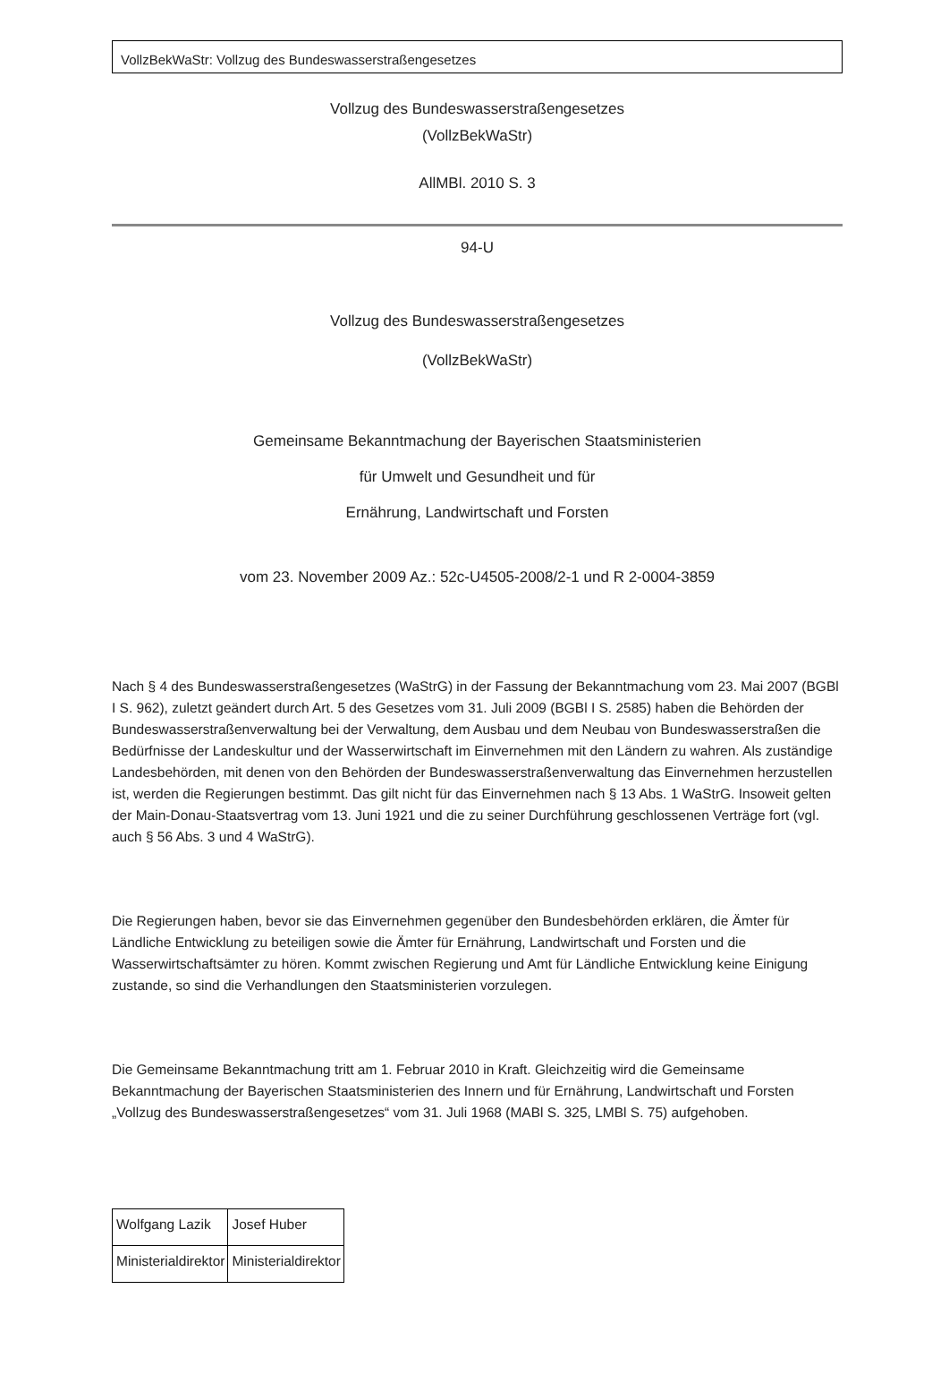VollzBekWaStr: Vollzug des Bundeswasserstraßengesetzes
Vollzug des Bundeswasserstraßengesetzes
(VollzBekWaStr)
AllMBl. 2010 S. 3
94-U
Vollzug des Bundeswasserstraßengesetzes
(VollzBekWaStr)
Gemeinsame Bekanntmachung der Bayerischen Staatsministerien
für Umwelt und Gesundheit und für
Ernährung, Landwirtschaft und Forsten
vom 23. November 2009 Az.: 52c-U4505-2008/2-1 und R 2-0004-3859
Nach § 4 des Bundeswasserstraßengesetzes (WaStrG) in der Fassung der Bekanntmachung vom 23. Mai 2007 (BGBl I S. 962), zuletzt geändert durch Art. 5 des Gesetzes vom 31. Juli 2009 (BGBl I S. 2585) haben die Behörden der Bundeswasserstraßenverwaltung bei der Verwaltung, dem Ausbau und dem Neubau von Bundeswasserstraßen die Bedürfnisse der Landeskultur und der Wasserwirtschaft im Einvernehmen mit den Ländern zu wahren. Als zuständige Landesbehörden, mit denen von den Behörden der Bundeswasserstraßenverwaltung das Einvernehmen herzustellen ist, werden die Regierungen bestimmt. Das gilt nicht für das Einvernehmen nach § 13 Abs. 1 WaStrG. Insoweit gelten der Main-Donau-Staatsvertrag vom 13. Juni 1921 und die zu seiner Durchführung geschlossenen Verträge fort (vgl. auch § 56 Abs. 3 und 4 WaStrG).
Die Regierungen haben, bevor sie das Einvernehmen gegenüber den Bundesbehörden erklären, die Ämter für Ländliche Entwicklung zu beteiligen sowie die Ämter für Ernährung, Landwirtschaft und Forsten und die Wasserwirtschaftsämter zu hören. Kommt zwischen Regierung und Amt für Ländliche Entwicklung keine Einigung zustande, so sind die Verhandlungen den Staatsministerien vorzulegen.
Die Gemeinsame Bekanntmachung tritt am 1. Februar 2010 in Kraft. Gleichzeitig wird die Gemeinsame Bekanntmachung der Bayerischen Staatsministerien des Innern und für Ernährung, Landwirtschaft und Forsten „Vollzug des Bundeswasserstraßengesetzes“ vom 31. Juli 1968 (MABl S. 325, LMBl S. 75) aufgehoben.
| Wolfgang Lazik | Josef Huber |
| Ministerialdirektor | Ministerialdirektor |